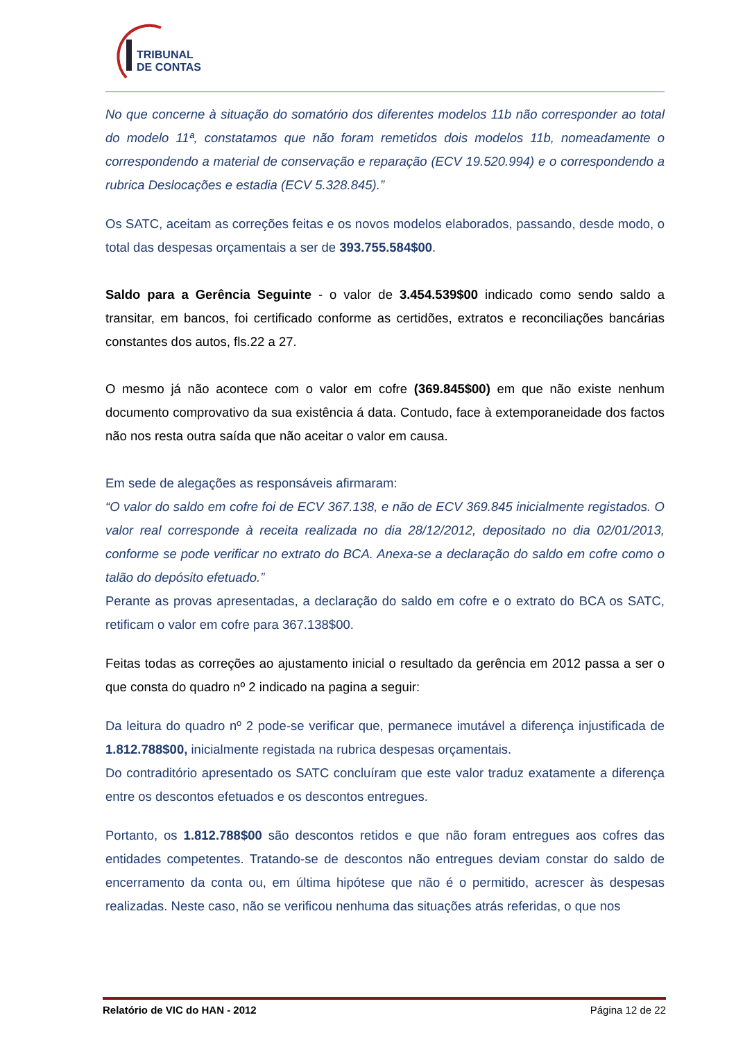TRIBUNAL
DE CONTAS
No que concerne à situação do somatório dos diferentes modelos 11b não corresponder ao total do modelo 11ª, constatamos que não foram remetidos dois modelos 11b, nomeadamente o correspondendo a material de conservação e reparação (ECV 19.520.994) e o correspondendo a rubrica Deslocações e estadia (ECV 5.328.845).”
Os SATC, aceitam as correções feitas e os novos modelos elaborados, passando, desde modo, o total das despesas orçamentais a ser de 393.755.584$00.
Saldo para a Gerência Seguinte - o valor de 3.454.539$00 indicado como sendo saldo a transitar, em bancos, foi certificado conforme as certidões, extratos e reconciliações bancárias constantes dos autos, fls.22 a 27.
O mesmo já não acontece com o valor em cofre (369.845$00) em que não existe nenhum documento comprovativo da sua existência á data. Contudo, face à extemporaneidade dos factos não nos resta outra saída que não aceitar o valor em causa.
Em sede de alegações as responsáveis afirmaram:
“O valor do saldo em cofre foi de ECV 367.138, e não de ECV 369.845 inicialmente registados. O valor real corresponde à receita realizada no dia 28/12/2012, depositado no dia 02/01/2013, conforme se pode verificar no extrato do BCA. Anexa-se a declaração do saldo em cofre como o talão do depósito efetuado.”
Perante as provas apresentadas, a declaração do saldo em cofre e o extrato do BCA os SATC, retificam o valor em cofre para 367.138$00.
Feitas todas as correções ao ajustamento inicial o resultado da gerência em 2012 passa a ser o que consta do quadro nº 2 indicado na pagina a seguir:
Da leitura do quadro nº 2 pode-se verificar que, permanece imutável a diferença injustificada de 1.812.788$00, inicialmente registada na rubrica despesas orçamentais.
Do contraditório apresentado os SATC concluíram que este valor traduz exatamente a diferença entre os descontos efetuados e os descontos entregues.
Portanto, os 1.812.788$00 são descontos retidos e que não foram entregues aos cofres das entidades competentes. Tratando-se de descontos não entregues deviam constar do saldo de encerramento da conta ou, em última hipótese que não é o permitido, acrescer às despesas realizadas. Neste caso, não se verificou nenhuma das situações atrás referidas, o que nos
Relatório de VIC do HAN - 2012 Página 12 de 22